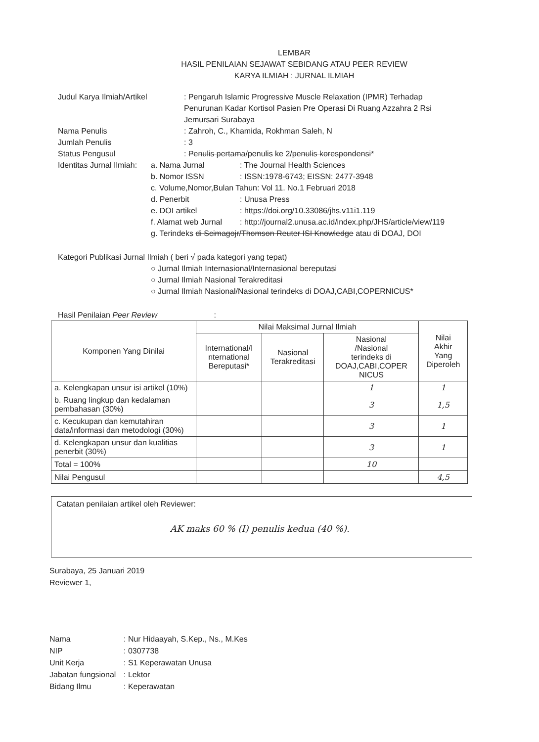LEMBAR
HASIL PENILAIAN SEJAWAT SEBIDANG ATAU PEER REVIEW
KARYA ILMIAH : JURNAL ILMIAH
Judul Karya Ilmiah/Artikel : Pengaruh Islamic Progressive Muscle Relaxation (IPMR) Terhadap
Penurunan Kadar Kortisol Pasien Pre Operasi Di Ruang Azzahra 2 Rsi
Jemursari Surabaya
Nama Penulis : Zahroh, C., Khamida, Rokhman Saleh, N
Jumlah Penulis : 3
Status Pengusul : Penulis pertama/penulis ke 2/penulis korespondensi*
Identitas Jurnal Ilmiah:
a. Nama Jurnal : The Journal Health Sciences
b. Nomor ISSN : ISSN:1978-6743; EISSN: 2477-3948
c. Volume,Nomor,Bulan Tahun: Vol 11. No.1 Februari 2018
d. Penerbit : Unusa Press
e. DOI artikel : https://doi.org/10.33086/jhs.v11i1.119
f. Alamat web Jurnal
: http://journal2.unusa.ac.id/index.php/JHS/article/view/119
g. Terindeks di Scimagojr/Thomson Reuter ISI Knowledge atau di DOAJ, DOI
Kategori Publikasi Jurnal Ilmiah ( beri √ pada kategori yang tepat)
○ Jurnal Ilmiah Internasional/Internasional bereputasi
○ Jurnal Ilmiah Nasional Terakreditasi
○ Jurnal Ilmiah Nasional/Nasional terindeks di DOAJ,CABI,COPERNICUS*
Hasil Penilaian Peer Review :
| Komponen Yang Dinilai | Nilai Maksimal Jurnal Ilmiah | | | Nilai Akhir Yang Diperoleh |
| --- | --- | --- | --- | --- |
| | International/I nternational Bereputasi* | Nasional Terakreditasi | Nasional /Nasional terindeks di DOAJ,CABI,COPER NICUS | |
| a. Kelengkapan unsur isi artikel (10%) | | | 1 | 1 |
| b. Ruang lingkup dan kedalaman pembahasan (30%) | | | 3 | 1,5 |
| c. Kecukupan dan kemutahiran data/informasi dan metodologi (30%) | | | 3 | 1 |
| d. Kelengkapan unsur dan kualitias penerbit (30%) | | | 3 | 1 |
| Total = 100% | | | 10 | |
| Nilai Pengusul | | | | 4,5 |
Catatan penilaian artikel oleh Reviewer:
AK maks 60 % (I) penulis kedua (40 %).
Surabaya, 25 Januari 2019
Reviewer 1,
Nama : Nur Hidaayah, S.Kep., Ns., M.Kes
NIP : 0307738
Unit Kerja : S1 Keperawatan Unusa
Jabatan fungsional
: Lektor
Bidang Ilmu : Keperawatan